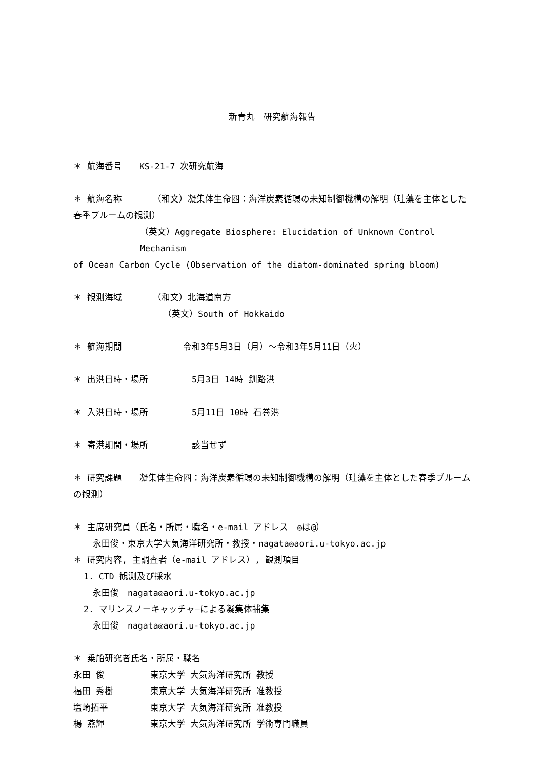新青丸　研究航海報告
＊ 航海番号　　KS-21-7 次研究航海
＊ 航海名称　　　　（和文）凝集体生命圏：海洋炭素循環の未知制御機構の解明（珪藻を主体とした春季ブルームの観測）
（英文）Aggregate Biosphere: Elucidation of Unknown Control Mechanism
of Ocean Carbon Cycle (Observation of the diatom-dominated spring bloom)
＊ 観測海域　　　　（和文）北海道南方
（英文）South of Hokkaido
＊ 航海期間　　　　　　　令和3年5月3日（月）～令和3年5月11日（火）
＊ 出港日時・場所　　　　　5月3日 14時 釧路港
＊ 入港日時・場所　　　　　5月11日 10時 石巻港
＊ 寄港期間・場所　　　　　該当せず
＊ 研究課題　　凝集体生命圏：海洋炭素循環の未知制御機構の解明（珪藻を主体とした春季ブルームの観測）
＊ 主席研究員（氏名・所属・職名・e-mail アドレス　◎は@）
永田俊・東京大学大気海洋研究所・教授・nagata◎aori.u-tokyo.ac.jp
＊ 研究内容, 主調査者（e-mail アドレス）, 観測項目
1. CTD 観測及び採水
永田俊　nagata◎aori.u-tokyo.ac.jp
2. マリンスノーキャッチャ―による凝集体捕集
永田俊　nagata◎aori.u-tokyo.ac.jp
＊ 乗船研究者氏名・所属・職名
永田 俊 東京大学 大気海洋研究所 教授
福田 秀樹 東京大学 大気海洋研究所 准教授
塩崎拓平 東京大学 大気海洋研究所 准教授
楊 燕輝 東京大学 大気海洋研究所 学術専門職員